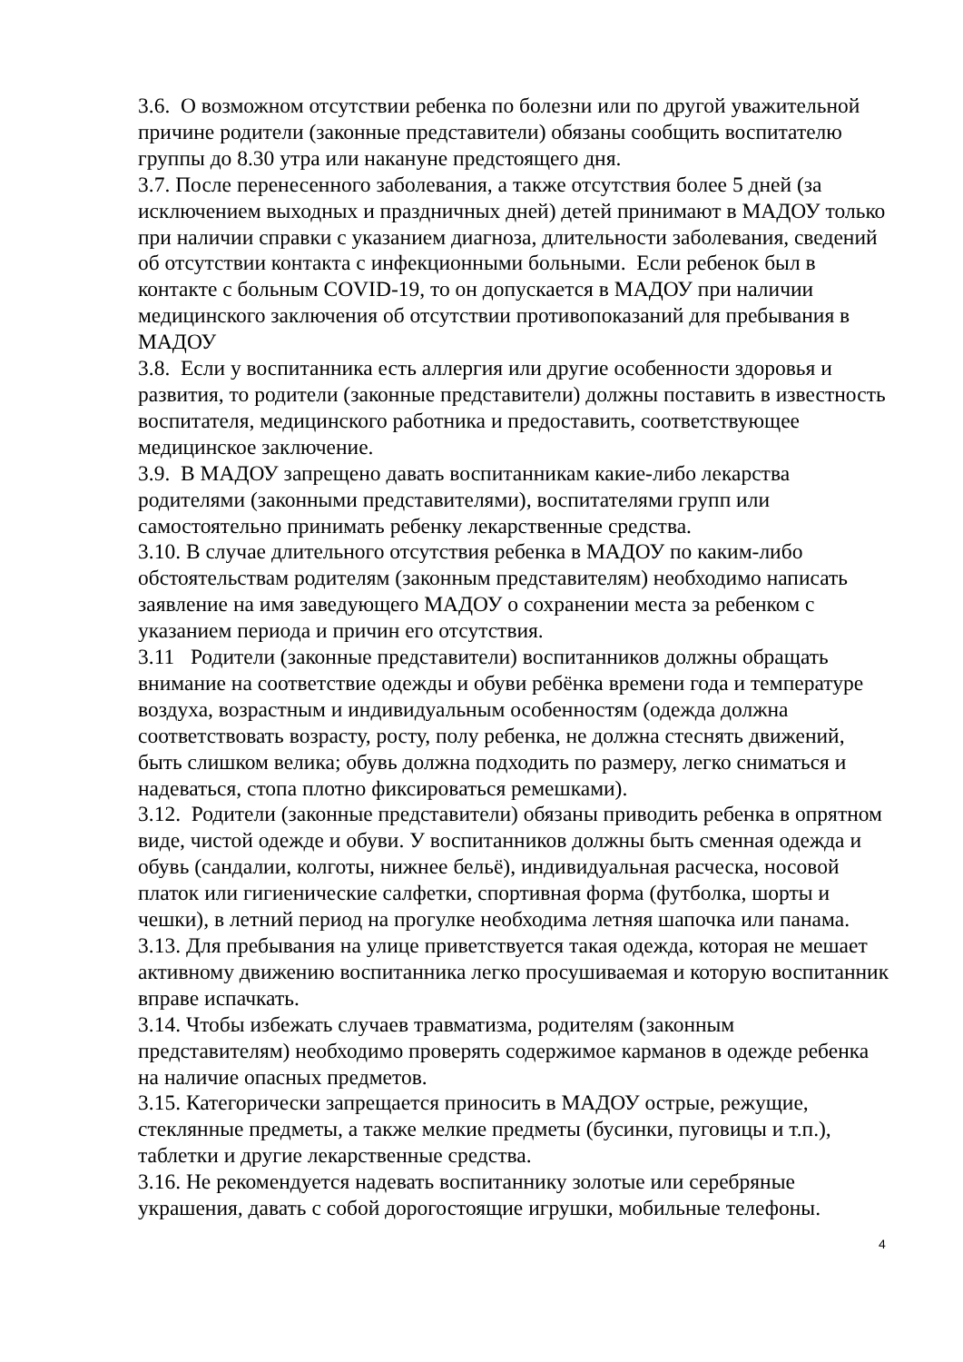3.6. О возможном отсутствии ребенка по болезни или по другой уважительной причине родители (законные представители) обязаны сообщить воспитателю группы до 8.30 утра или накануне предстоящего дня.
3.7. После перенесенного заболевания, а также отсутствия более 5 дней (за исключением выходных и праздничных дней) детей принимают в МАДОУ только при наличии справки с указанием диагноза, длительности заболевания, сведений об отсутствии контакта с инфекционными больными. Если ребенок был в контакте с больным COVID-19, то он допускается в МАДОУ при наличии медицинского заключения об отсутствии противопоказаний для пребывания в МАДОУ
3.8. Если у воспитанника есть аллергия или другие особенности здоровья и развития, то родители (законные представители) должны поставить в известность воспитателя, медицинского работника и предоставить, соответствующее медицинское заключение.
3.9. В МАДОУ запрещено давать воспитанникам какие-либо лекарства родителями (законными представителями), воспитателями групп или самостоятельно принимать ребенку лекарственные средства.
3.10. В случае длительного отсутствия ребенка в МАДОУ по каким-либо обстоятельствам родителям (законным представителям) необходимо написать заявление на имя заведующего МАДОУ о сохранении места за ребенком с указанием периода и причин его отсутствия.
3.11 Родители (законные представители) воспитанников должны обращать внимание на соответствие одежды и обуви ребёнка времени года и температуре воздуха, возрастным и индивидуальным особенностям (одежда должна соответствовать возрасту, росту, полу ребенка, не должна стеснять движений, быть слишком велика; обувь должна подходить по размеру, легко сниматься и надеваться, стопа плотно фиксироваться ремешками).
3.12. Родители (законные представители) обязаны приводить ребенка в опрятном виде, чистой одежде и обуви. У воспитанников должны быть сменная одежда и обувь (сандалии, колготы, нижнее бельё), индивидуальная расческа, носовой платок или гигиенические салфетки, спортивная форма (футболка, шорты и чешки), в летний период на прогулке необходима летняя шапочка или панама.
3.13. Для пребывания на улице приветствуется такая одежда, которая не мешает активному движению воспитанника легко просушиваемая и которую воспитанник вправе испачкать.
3.14. Чтобы избежать случаев травматизма, родителям (законным представителям) необходимо проверять содержимое карманов в одежде ребенка на наличие опасных предметов.
3.15. Категорически запрещается приносить в МАДОУ острые, режущие, стеклянные предметы, а также мелкие предметы (бусинки, пуговицы и т.п.), таблетки и другие лекарственные средства.
3.16. Не рекомендуется надевать воспитаннику золотые или серебряные украшения, давать с собой дорогостоящие игрушки, мобильные телефоны.
4